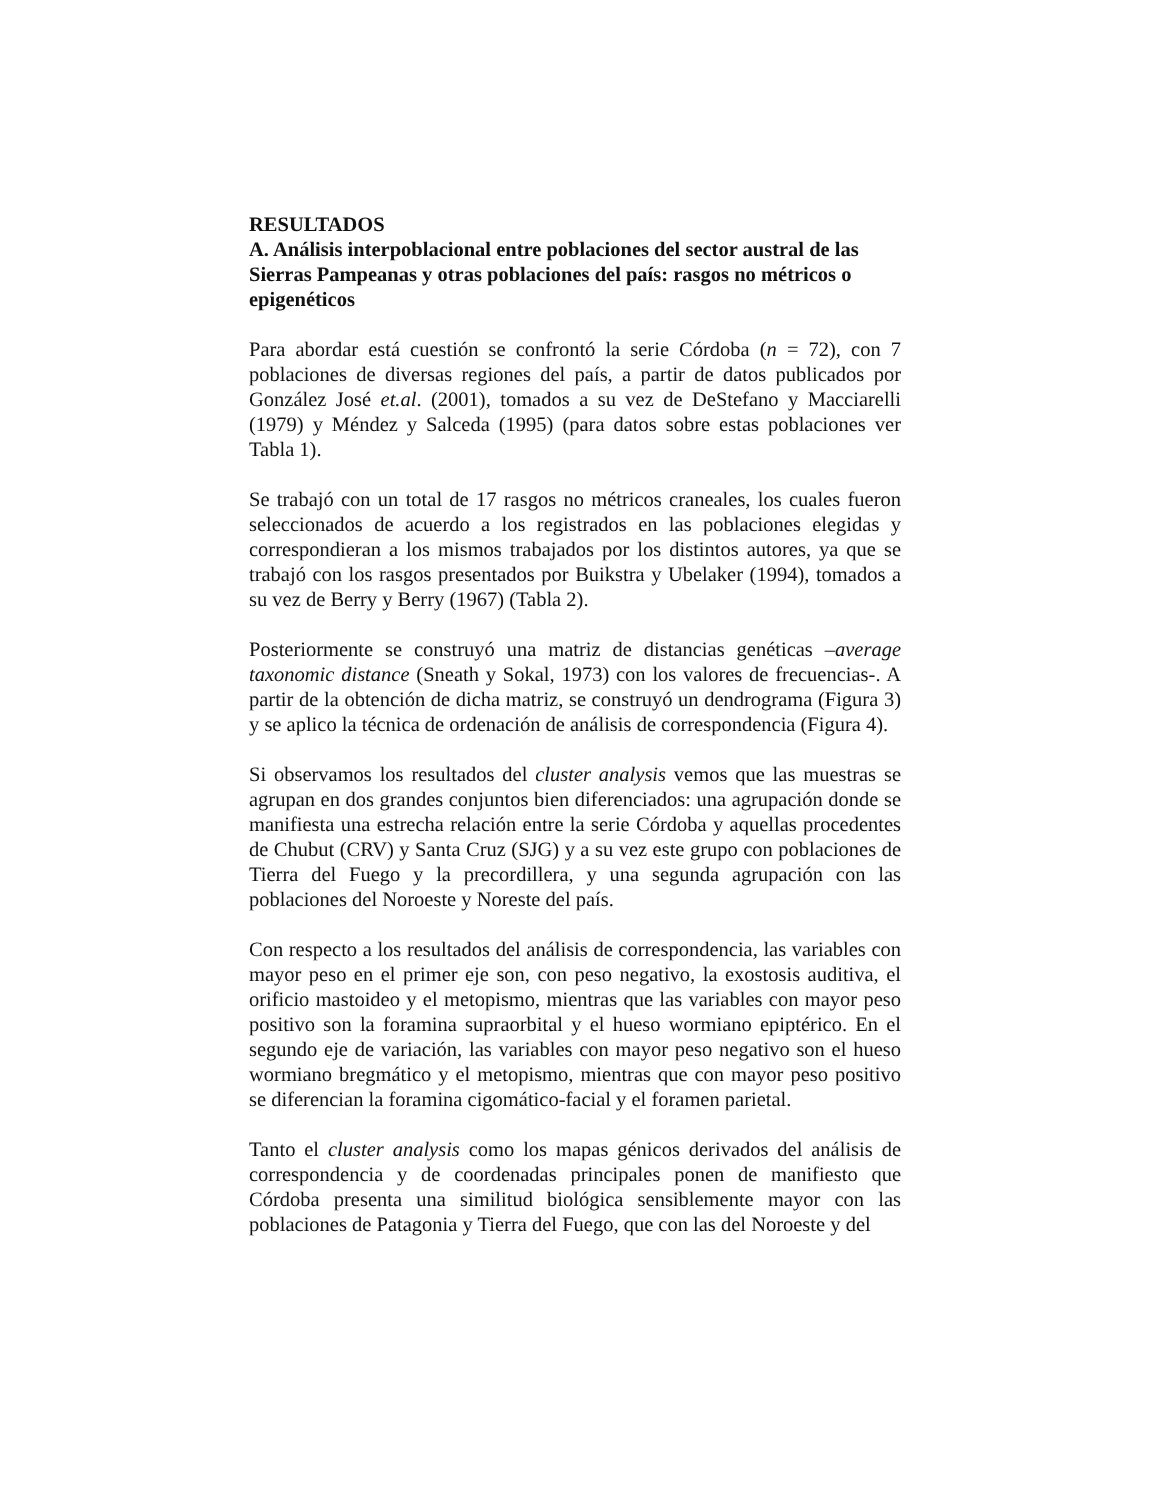RESULTADOS
A. Análisis interpoblacional entre poblaciones del sector austral de las Sierras Pampeanas y otras poblaciones del país: rasgos no métricos o epigenéticos
Para abordar está cuestión se confrontó la serie Córdoba (n = 72), con 7 poblaciones de diversas regiones del país, a partir de datos publicados por González José et.al. (2001), tomados a su vez de DeStefano y Macciarelli (1979) y Méndez y Salceda (1995) (para datos sobre estas poblaciones ver Tabla 1).
Se trabajó con un total de 17 rasgos no métricos craneales, los cuales fueron seleccionados de acuerdo a los registrados en las poblaciones elegidas y correspondieran a los mismos trabajados por los distintos autores, ya que se trabajó con los rasgos presentados por Buikstra y Ubelaker (1994), tomados a su vez de Berry y Berry (1967) (Tabla 2).
Posteriormente se construyó una matriz de distancias genéticas –average taxonomic distance (Sneath y Sokal, 1973) con los valores de frecuencias-. A partir de la obtención de dicha matriz, se construyó un dendrograma (Figura 3) y se aplico la técnica de ordenación de análisis de correspondencia (Figura 4).
Si observamos los resultados del cluster analysis vemos que las muestras se agrupan en dos grandes conjuntos bien diferenciados: una agrupación donde se manifiesta una estrecha relación entre la serie Córdoba y aquellas procedentes de Chubut (CRV) y Santa Cruz (SJG) y a su vez este grupo con poblaciones de Tierra del Fuego y la precordillera, y una segunda agrupación con las poblaciones del Noroeste y Noreste del país.
Con respecto a los resultados del análisis de correspondencia, las variables con mayor peso en el primer eje son, con peso negativo, la exostosis auditiva, el orificio mastoideo y el metopismo, mientras que las variables con mayor peso positivo son la foramina supraorbital y el hueso wormiano epiptérico. En el segundo eje de variación, las variables con mayor peso negativo son el hueso wormiano bregmático y el metopismo, mientras que con mayor peso positivo se diferencian la foramina cigomático-facial y el foramen parietal.
Tanto el cluster analysis como los mapas génicos derivados del análisis de correspondencia y de coordenadas principales ponen de manifiesto que Córdoba presenta una similitud biológica sensiblemente mayor con las poblaciones de Patagonia y Tierra del Fuego, que con las del Noroeste y del